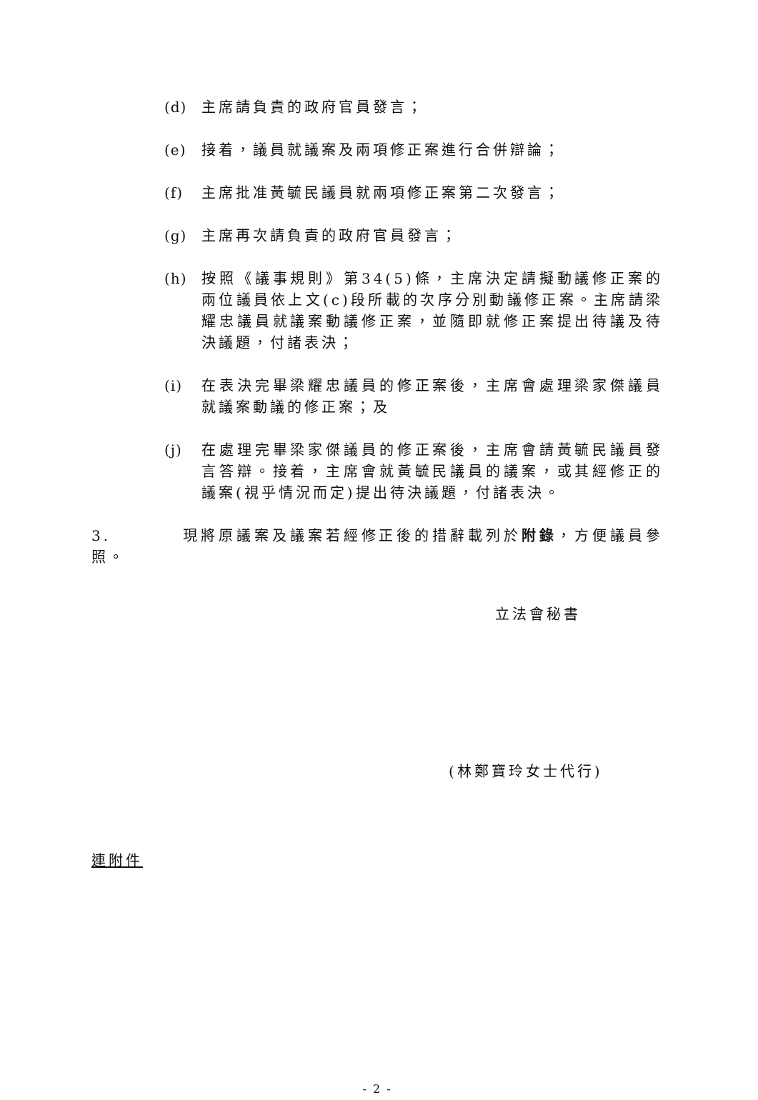(d) 主席請負責的政府官員發言；
(e) 接着，議員就議案及兩項修正案進行合併辯論；
(f) 主席批准黃毓民議員就兩項修正案第二次發言；
(g) 主席再次請負責的政府官員發言；
(h) 按照《議事規則》第34(5)條，主席決定請擬動議修正案的兩位議員依上文(c)段所載的次序分別動議修正案。主席請梁耀忠議員就議案動議修正案，並隨即就修正案提出待議及待決議題，付諸表決；
(i) 在表決完畢梁耀忠議員的修正案後，主席會處理梁家傑議員就議案動議的修正案；及
(j) 在處理完畢梁家傑議員的修正案後，主席會請黃毓民議員發言答辯。接着，主席會就黃毓民議員的議案，或其經修正的議案(視乎情況而定)提出待決議題，付諸表決。
3. 現將原議案及議案若經修正後的措辭載列於附錄，方便議員參照。
立法會秘書
(林鄭寶玲女士代行)
連附件
- 2 -